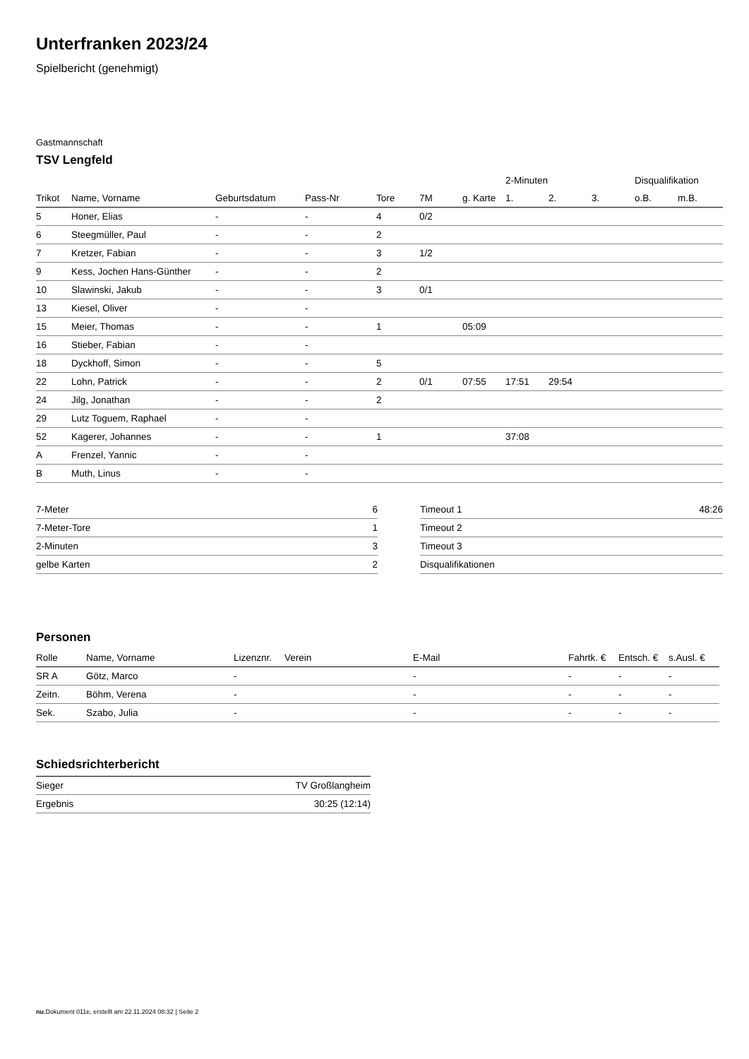Unterfranken 2023/24
Spielbericht (genehmigt)
Gastmannschaft
TSV Lengfeld
| | | | | | | | 2-Minuten | | | Disqualifikation | |
| --- | --- | --- | --- | --- | --- | --- | --- | --- | --- | --- | --- |
| Trikot | Name, Vorname | Geburtsdatum | Pass-Nr | Tore | 7M | g. Karte | 1. | 2. | 3. | o.B. | m.B. |
| 5 | Honer, Elias | - | - | 4 | 0/2 | | | | | | |
| 6 | Steegmüller, Paul | - | - | 2 | | | | | | | |
| 7 | Kretzer, Fabian | - | - | 3 | 1/2 | | | | | | |
| 9 | Kess, Jochen Hans-Günther | - | - | 2 | | | | | | | |
| 10 | Slawinski, Jakub | - | - | 3 | 0/1 | | | | | | |
| 13 | Kiesel, Oliver | - | - | | | | | | | | |
| 15 | Meier, Thomas | - | - | 1 | | 05:09 | | | | | |
| 16 | Stieber, Fabian | - | - | | | | | | | | |
| 18 | Dyckhoff, Simon | - | - | 5 | | | | | | | |
| 22 | Lohn, Patrick | - | - | 2 | 0/1 | 07:55 | 17:51 | 29:54 | | | |
| 24 | Jilg, Jonathan | - | - | 2 | | | | | | | |
| 29 | Lutz Toguem, Raphael | - | - | | | | | | | | |
| 52 | Kagerer, Johannes | - | - | 1 | | | 37:08 | | | | |
| A | Frenzel, Yannic | - | - | | | | | | | | |
| B | Muth, Linus | - | - | | | | | | | | |
| 7-Meter | 6 |
| 7-Meter-Tore | 1 |
| 2-Minuten | 3 |
| gelbe Karten | 2 |
| Timeout 1 | 48:26 |
| Timeout 2 | |
| Timeout 3 | |
| Disqualifikationen | |
Personen
| Rolle | Name, Vorname | Lizenznr. | Verein | E-Mail | Fahrtk. € | Entsch. € | s.Ausl. € |
| --- | --- | --- | --- | --- | --- | --- | --- |
| SR A | Götz, Marco | - | | - | - | - | - |
| Zeitn. | Böhm, Verena | - | | - | - | - | - |
| Sek. | Szabo, Julia | - | | - | - | - | - |
Schiedsrichterbericht
| Sieger | TV Großlangheim |
| Ergebnis | 30:25 (12:14) |
nu.Dokument 011e, erstellt am 22.11.2024 08:32 | Seite 2